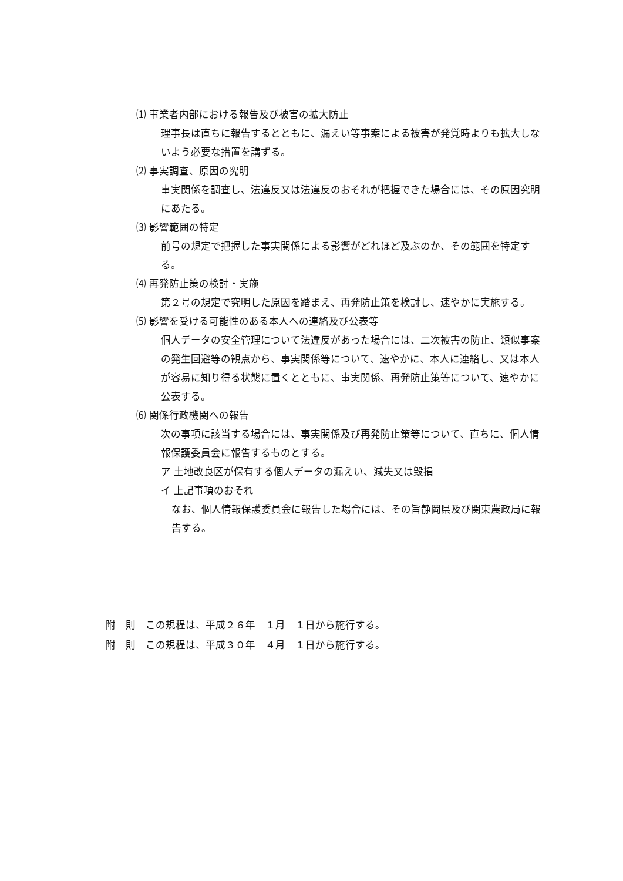⑴ 事業者内部における報告及び被害の拡大防止
理事長は直ちに報告するとともに、漏えい等事案による被害が発覚時よりも拡大しないよう必要な措置を講ずる。
⑵ 事実調査、原因の究明
事実関係を調査し、法違反又は法違反のおそれが把握できた場合には、その原因究明にあたる。
⑶ 影響範囲の特定
前号の規定で把握した事実関係による影響がどれほど及ぶのか、その範囲を特定する。
⑷ 再発防止策の検討・実施
第２号の規定で究明した原因を踏まえ、再発防止策を検討し、速やかに実施する。
⑸ 影響を受ける可能性のある本人への連絡及び公表等
個人データの安全管理について法違反があった場合には、二次被害の防止、類似事案の発生回避等の観点から、事実関係等について、速やかに、本人に連絡し、又は本人が容易に知り得る状態に置くとともに、事実関係、再発防止策等について、速やかに公表する。
⑹ 関係行政機関への報告
次の事項に該当する場合には、事実関係及び再発防止策等について、直ちに、個人情報保護委員会に報告するものとする。
ア 土地改良区が保有する個人データの漏えい、減失又は毀損
イ 上記事項のおそれ
なお、個人情報保護委員会に報告した場合には、その旨静岡県及び関東農政局に報告する。
附　則　この規程は、平成２６年　１月　１日から施行する。
附　則　この規程は、平成３０年　４月　１日から施行する。